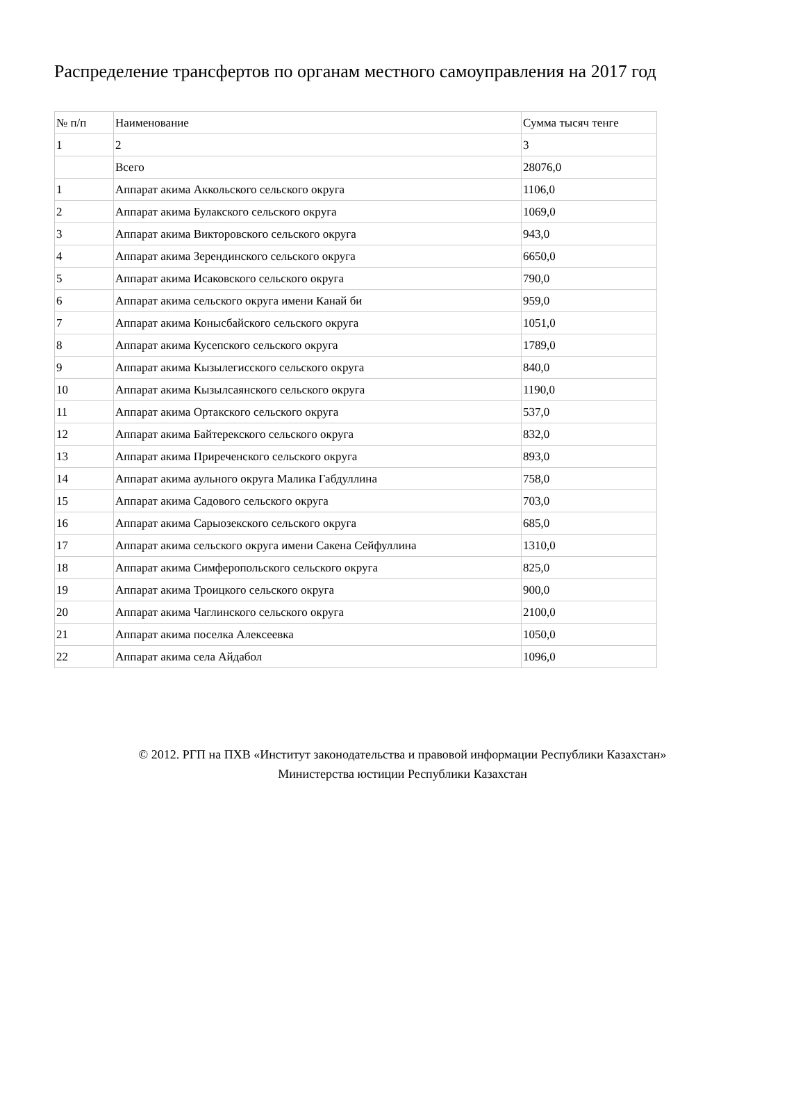Распределение трансфертов по органам местного самоуправления на 2017 год
| № п/п | Наименование | Сумма тысяч тенге |
| 1 | 2 | 3 |
| | Всего | 28076,0 |
| 1 | Аппарат акима Аккольского сельского округа | 1106,0 |
| 2 | Аппарат акима Булакского сельского округа | 1069,0 |
| 3 | Аппарат акима Викторовского сельского округа | 943,0 |
| 4 | Аппарат акима Зерендинского сельского округа | 6650,0 |
| 5 | Аппарат акима Исаковского сельского округа | 790,0 |
| 6 | Аппарат акима сельского округа имени Канай би | 959,0 |
| 7 | Аппарат акима Конысбайского сельского округа | 1051,0 |
| 8 | Аппарат акима Кусепского сельского округа | 1789,0 |
| 9 | Аппарат акима Кызылегисского сельского округа | 840,0 |
| 10 | Аппарат акима Кызылсаянского сельского округа | 1190,0 |
| 11 | Аппарат акима Ортакского сельского округа | 537,0 |
| 12 | Аппарат акима Байтерекского сельского округа | 832,0 |
| 13 | Аппарат акима Приреченского сельского округа | 893,0 |
| 14 | Аппарат акима аульного округа Малика Габдуллина | 758,0 |
| 15 | Аппарат акима Садового сельского округа | 703,0 |
| 16 | Аппарат акима Сарыозекского сельского округа | 685,0 |
| 17 | Аппарат акима сельского округа имени Сакена Сейфуллина | 1310,0 |
| 18 | Аппарат акима Симферопольского сельского округа | 825,0 |
| 19 | Аппарат акима Троицкого сельского округа | 900,0 |
| 20 | Аппарат акима Чаглинского сельского округа | 2100,0 |
| 21 | Аппарат акима поселка Алексеевка | 1050,0 |
| 22 | Аппарат акима села Айдабол | 1096,0 |
© 2012. РГП на ПХВ «Институт законодательства и правовой информации Республики Казахстан»
Министерства юстиции Республики Казахстан